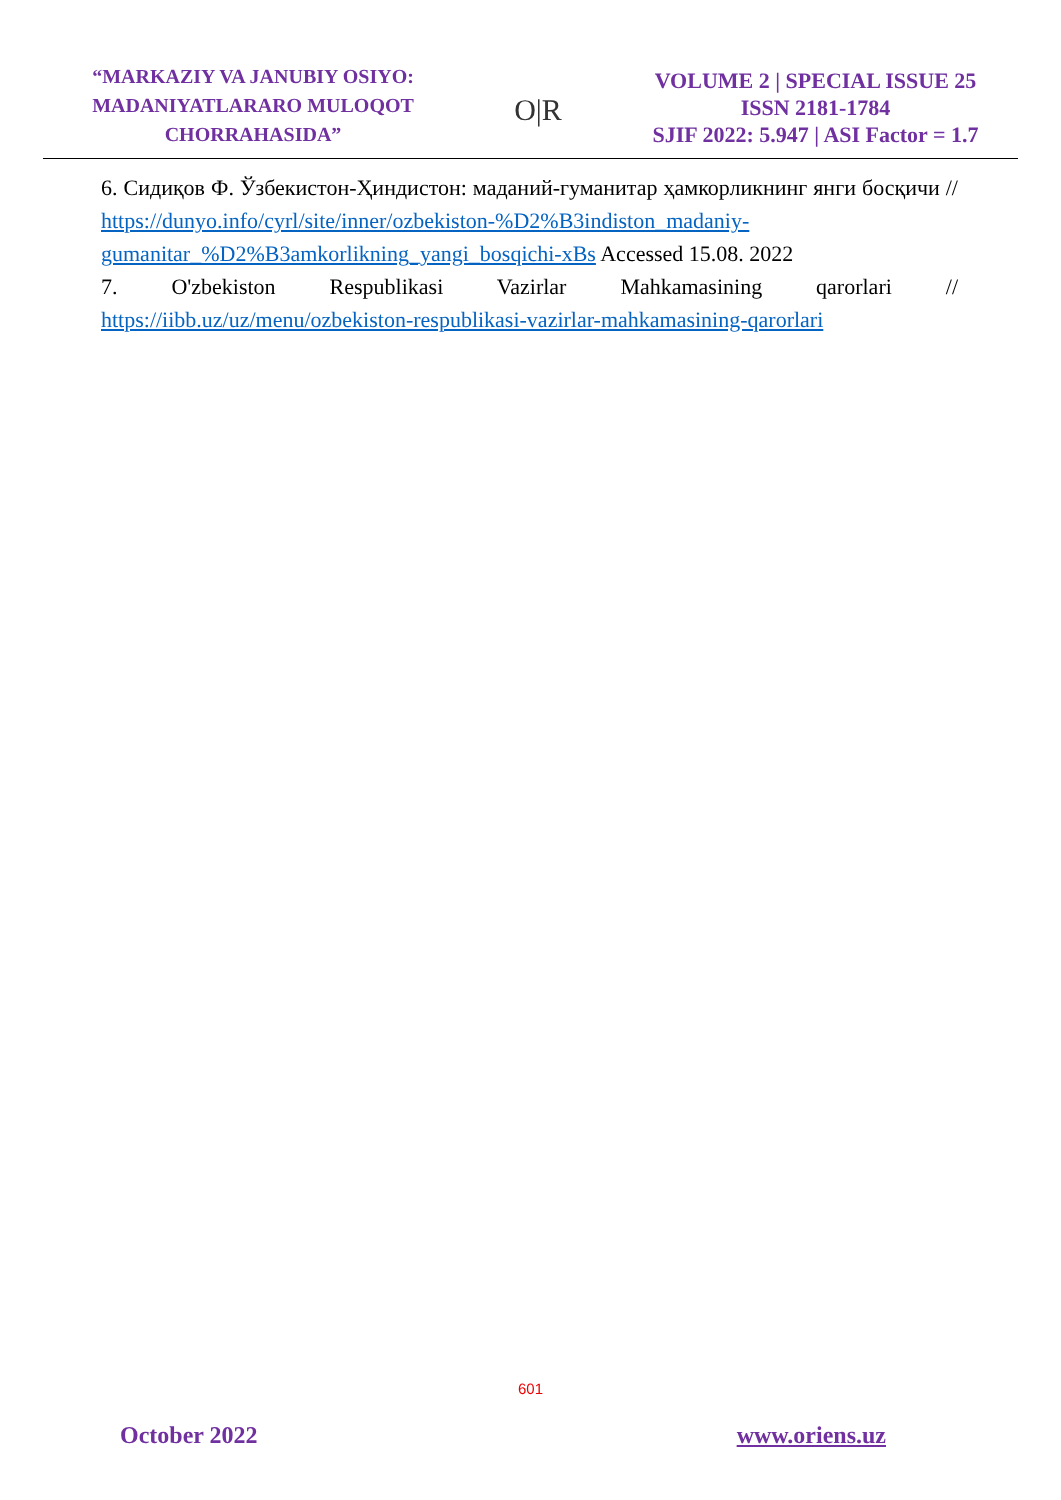“MARKAZIY VA JANUBIY OSIYO: MADANIYATLARARO MULOQOT CHORRAHASIDA”
O|R
VOLUME 2 | SPECIAL ISSUE 25
ISSN 2181-1784
SJIF 2022: 5.947 | ASI Factor = 1.7
6. Сидиқов Ф. Ўзбекистон-Ҳиндистон: маданий-гуманитар ҳамкорликнинг янги босқичи // https://dunyo.info/cyrl/site/inner/ozbekiston-%D2%B3indiston_madaniy-gumanitar_%D2%B3amkorlikning_yangi_bosqichi-xBs Accessed 15.08. 2022
7. O'zbekiston Respublikasi Vazirlar Mahkamasining qarorlari // https://iibb.uz/uz/menu/ozbekiston-respublikasi-vazirlar-mahkamasining-qarorlari
601
October 2022 www.oriens.uz